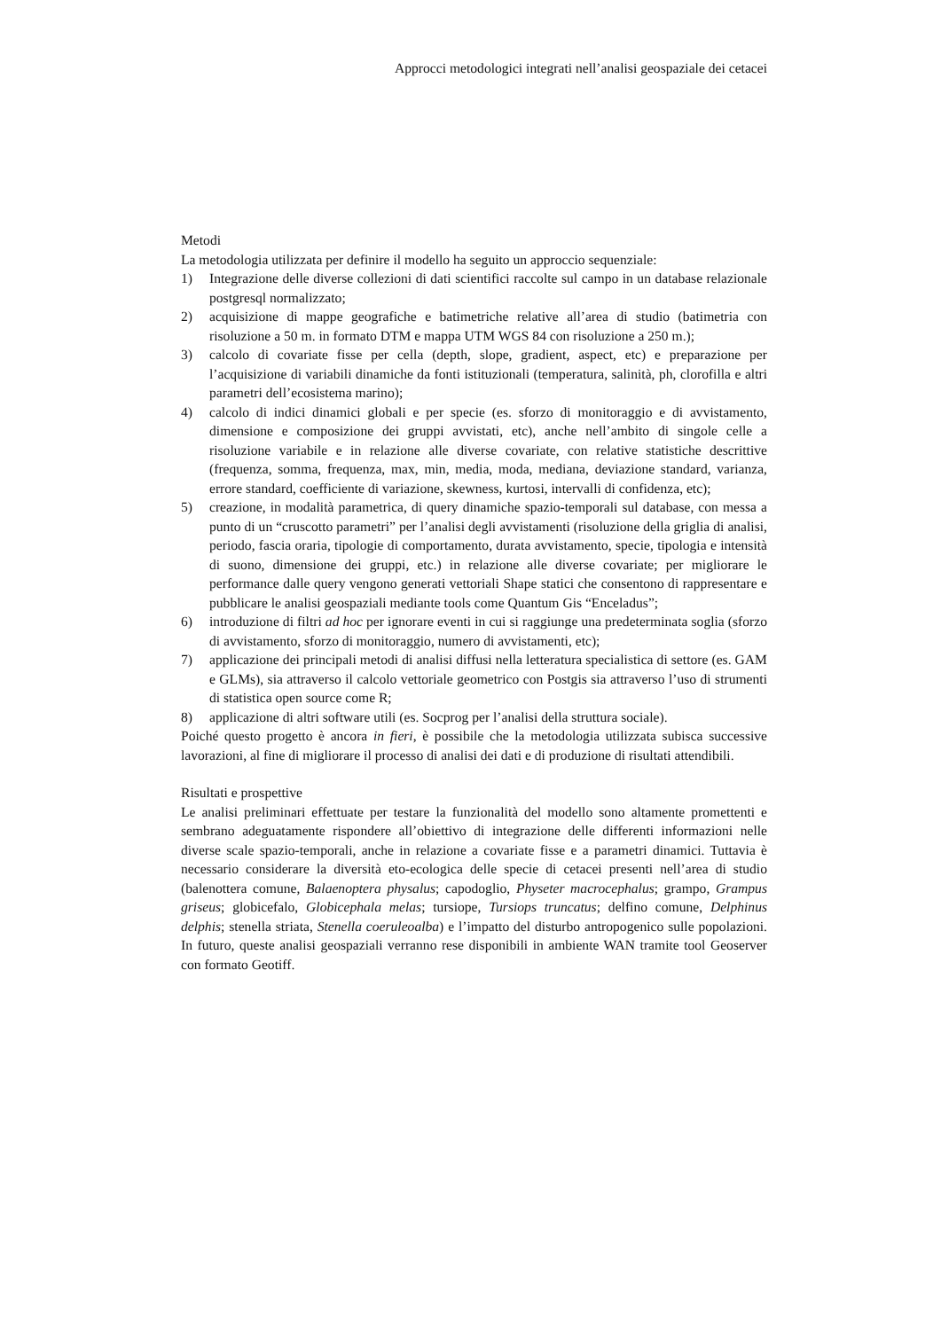Approcci metodologici integrati nell’analisi geospaziale dei cetacei
Metodi
La metodologia utilizzata per definire il modello ha seguito un approccio sequenziale:
1) Integrazione delle diverse collezioni di dati scientifici raccolte sul campo in un database relazionale postgresql normalizzato;
2) acquisizione di mappe geografiche e batimetriche relative all’area di studio (batimetria con risoluzione a 50 m. in formato DTM e mappa UTM WGS 84 con risoluzione a 250 m.);
3) calcolo di covariate fisse per cella (depth, slope, gradient, aspect, etc) e preparazione per l’acquisizione di variabili dinamiche da fonti istituzionali (temperatura, salinità, ph, clorofilla e altri parametri dell’ecosistema marino);
4) calcolo di indici dinamici globali e per specie (es. sforzo di monitoraggio e di avvistamento, dimensione e composizione dei gruppi avvistati, etc), anche nell’ambito di singole celle a risoluzione variabile e in relazione alle diverse covariate, con relative statistiche descrittive (frequenza, somma, frequenza, max, min, media, moda, mediana, deviazione standard, varianza, errore standard, coefficiente di variazione, skewness, kurtosi, intervalli di confidenza, etc);
5) creazione, in modalità parametrica, di query dinamiche spazio-temporali sul database, con messa a punto di un “cruscotto parametri” per l’analisi degli avvistamenti (risoluzione della griglia di analisi, periodo, fascia oraria, tipologie di comportamento, durata avvistamento, specie, tipologia e intensità di suono, dimensione dei gruppi, etc.) in relazione alle diverse covariate; per migliorare le performance dalle query vengono generati vettoriali Shape statici che consentono di rappresentare e pubblicare le analisi geospaziali mediante tools come Quantum Gis “Enceladus”;
6) introduzione di filtri ad hoc per ignorare eventi in cui si raggiunge una predeterminata soglia (sforzo di avvistamento, sforzo di monitoraggio, numero di avvistamenti, etc);
7) applicazione dei principali metodi di analisi diffusi nella letteratura specialistica di settore (es. GAM e GLMs), sia attraverso il calcolo vettoriale geometrico con Postgis sia attraverso l’uso di strumenti di statistica open source come R;
8) applicazione di altri software utili (es. Socprog per l’analisi della struttura sociale).
Poiché questo progetto è ancora in fieri, è possibile che la metodologia utilizzata subisca successive lavorazioni, al fine di migliorare il processo di analisi dei dati e di produzione di risultati attendibili.
Risultati e prospettive
Le analisi preliminari effettuate per testare la funzionalità del modello sono altamente promettenti e sembrano adeguatamente rispondere all’obiettivo di integrazione delle differenti informazioni nelle diverse scale spazio-temporali, anche in relazione a covariate fisse e a parametri dinamici. Tuttavia è necessario considerare la diversità eto-ecologica delle specie di cetacei presenti nell’area di studio (balenottera comune, Balaenoptera physalus; capodoglio, Physeter macrocephalus; grampo, Grampus griseus; globicefalo, Globicephala melas; tursiope, Tursiops truncatus; delfino comune, Delphinus delphis; stenella striata, Stenella coeruleoalba) e l’impatto del disturbo antropogenico sulle popolazioni. In futuro, queste analisi geospaziali verranno rese disponibili in ambiente WAN tramite tool Geoserver con formato Geotiff.